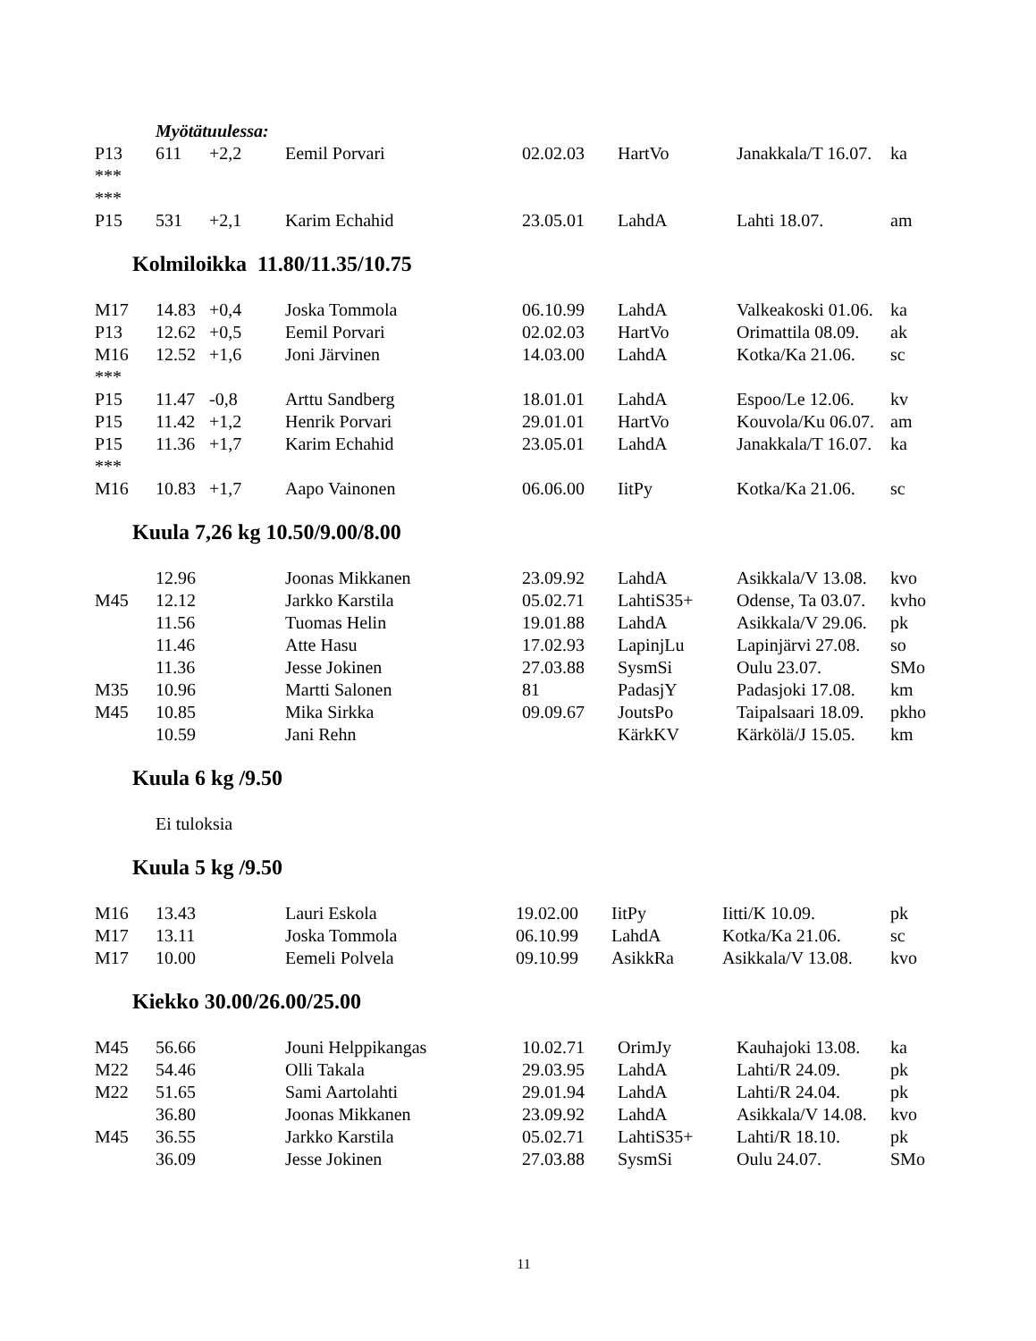| | Myötätuulessa: | | | | | | |
| P13 | 611 | +2,2 | Eemil Porvari | 02.02.03 | HartVo | Janakkala/T 16.07. | ka |
| *** | | | | | | | |
| *** | | | | | | | |
| P15 | 531 | +2,1 | Karim Echahid | 23.05.01 | LahdA | Lahti 18.07. | am |
Kolmiloikka 11.80/11.35/10.75
| M17 | 14.83 | +0,4 | Joska Tommola | 06.10.99 | LahdA | Valkeakoski 01.06. | ka |
| P13 | 12.62 | +0,5 | Eemil Porvari | 02.02.03 | HartVo | Orimattila 08.09. | ak |
| M16 | 12.52 | +1,6 | Joni Järvinen | 14.03.00 | LahdA | Kotka/Ka 21.06. | sc |
| *** | | | | | | | |
| P15 | 11.47 | -0,8 | Arttu Sandberg | 18.01.01 | LahdA | Espoo/Le 12.06. | kv |
| P15 | 11.42 | +1,2 | Henrik Porvari | 29.01.01 | HartVo | Kouvola/Ku 06.07. | am |
| P15 | 11.36 | +1,7 | Karim Echahid | 23.05.01 | LahdA | Janakkala/T 16.07. | ka |
| *** | | | | | | | |
| M16 | 10.83 | +1,7 | Aapo Vainonen | 06.06.00 | IitPy | Kotka/Ka 21.06. | sc |
Kuula 7,26 kg 10.50/9.00/8.00
| | 12.96 | | Joonas Mikkanen | 23.09.92 | LahdA | Asikkala/V 13.08. | kvo |
| M45 | 12.12 | | Jarkko Karstila | 05.02.71 | LahtiS35+ | Odense, Ta 03.07. | kvho |
| | 11.56 | | Tuomas Helin | 19.01.88 | LahdA | Asikkala/V 29.06. | pk |
| | 11.46 | | Atte Hasu | 17.02.93 | LapinjLu | Lapinjärvi 27.08. | so |
| | 11.36 | | Jesse Jokinen | 27.03.88 | SysmSi | Oulu 23.07. | SMo |
| M35 | 10.96 | | Martti Salonen | 81 | PadasjY | Padasjoki 17.08. | km |
| M45 | 10.85 | | Mika Sirkka | 09.09.67 | JoutsPo | Taipalsaari 18.09. | pkho |
| | 10.59 | | Jani Rehn | | KärkKV | Kärkölä/J 15.05. | km |
Kuula 6 kg /9.50
Ei tuloksia
Kuula 5 kg /9.50
| M16 | 13.43 | | Lauri Eskola | 19.02.00 | IitPy | Iitti/K 10.09. | pk |
| M17 | 13.11 | | Joska Tommola | 06.10.99 | LahdA | Kotka/Ka 21.06. | sc |
| M17 | 10.00 | | Eemeli Polvela | 09.10.99 | AsikkRa | Asikkala/V 13.08. | kvo |
Kiekko 30.00/26.00/25.00
| M45 | 56.66 | | Jouni Helppikangas | 10.02.71 | OrimJy | Kauhajoki 13.08. | ka |
| M22 | 54.46 | | Olli Takala | 29.03.95 | LahdA | Lahti/R 24.09. | pk |
| M22 | 51.65 | | Sami Aartolahti | 29.01.94 | LahdA | Lahti/R 24.04. | pk |
| | 36.80 | | Joonas Mikkanen | 23.09.92 | LahdA | Asikkala/V 14.08. | kvo |
| M45 | 36.55 | | Jarkko Karstila | 05.02.71 | LahtiS35+ | Lahti/R 18.10. | pk |
| | 36.09 | | Jesse Jokinen | 27.03.88 | SysmSi | Oulu 24.07. | SMo |
11